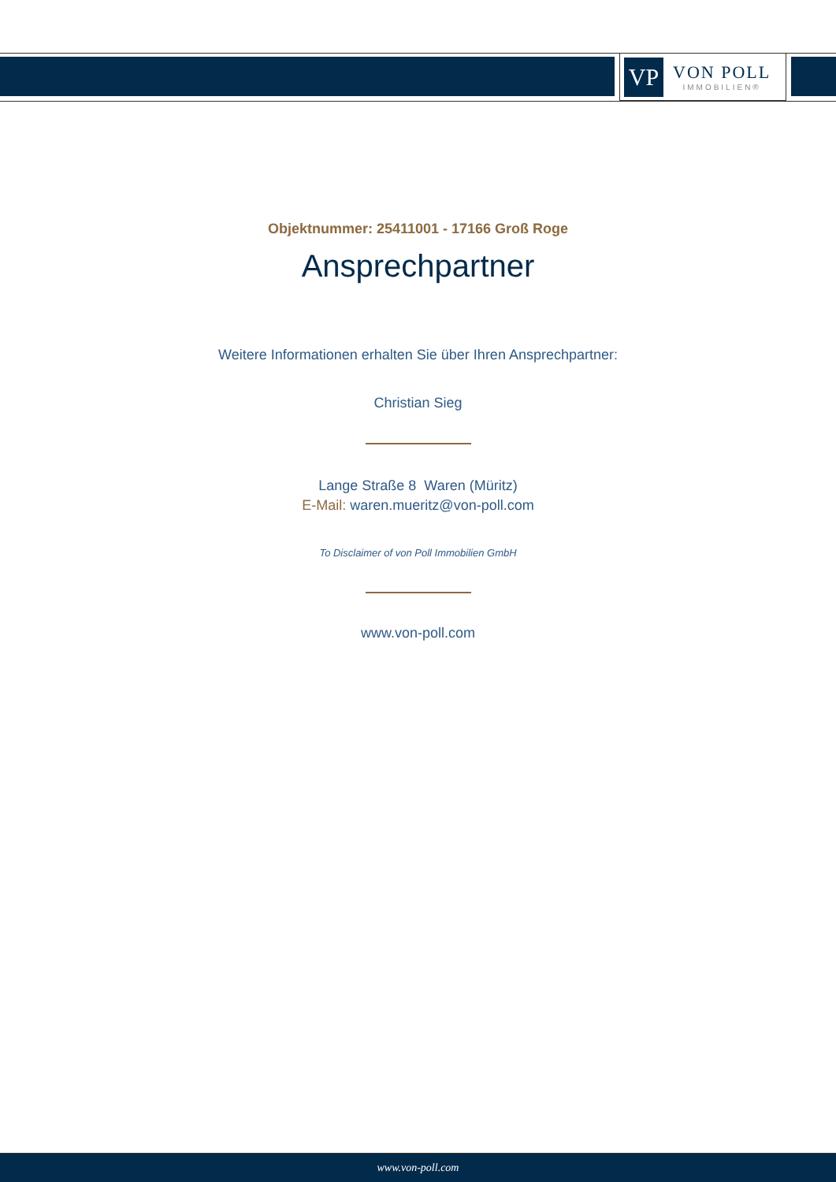VP
VON POLL
IMMOBILIEN®
Objektnummer: 25411001 - 17166 Groß Roge
Ansprechpartner
Weitere Informationen erhalten Sie über Ihren Ansprechpartner:
Christian Sieg
Lange Straße 8 Waren (Müritz)
E-Mail: waren.mueritz@von-poll.com
To Disclaimer of von Poll Immobilien GmbH
www.von-poll.com
www.von-poll.com